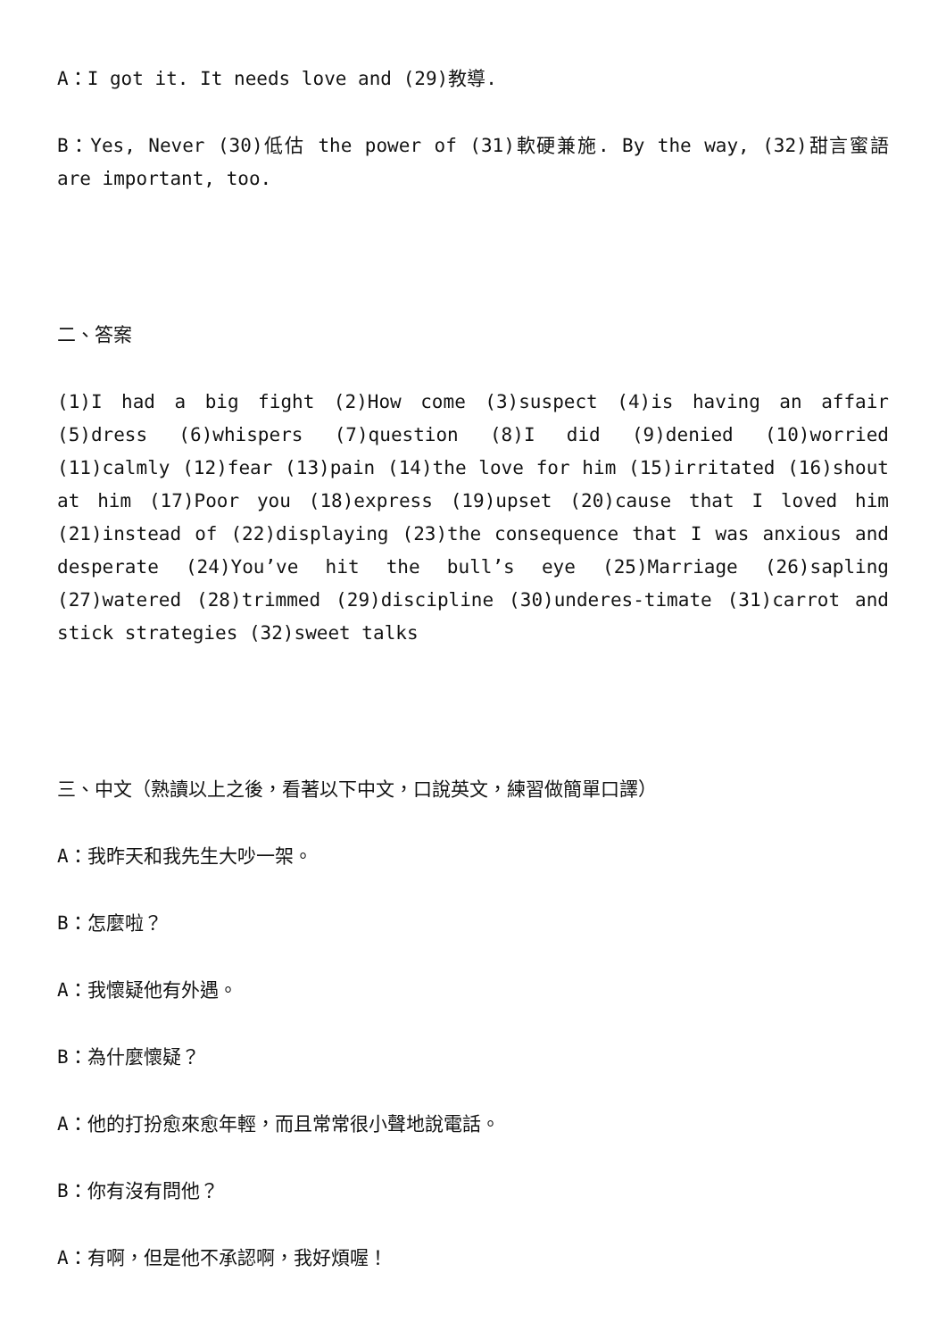A：I got it. It needs love and (29)教導.
B：Yes, Never (30)低估 the power of (31)軟硬兼施. By the way, (32)甜言蜜語 are important, too.
二、答案
(1)I had a big fight (2)How come (3)suspect (4)is having an affair (5)dress (6)whispers (7)question (8)I did (9)denied (10)worried (11)calmly (12)fear (13)pain (14)the love for him (15)irritated (16)shout at him (17)Poor you (18)express (19)upset (20)cause that I loved him (21)instead of (22)displaying (23)the consequence that I was anxious and desperate (24)You’ve hit the bull’s eye (25)Marriage (26)sapling (27)watered (28)trimmed (29)discipline (30)underes-timate (31)carrot and stick strategies (32)sweet talks
三、中文（熟讀以上之後，看著以下中文，口說英文，練習做簡單口譯）
A：我昨天和我先生大吵一架。
B：怎麼啦？
A：我懷疑他有外遇。
B：為什麼懷疑？
A：他的打扮愈來愈年輕，而且常常很小聲地說電話。
B：你有沒有問他？
A：有啊，但是他不承認啊，我好煩喔！